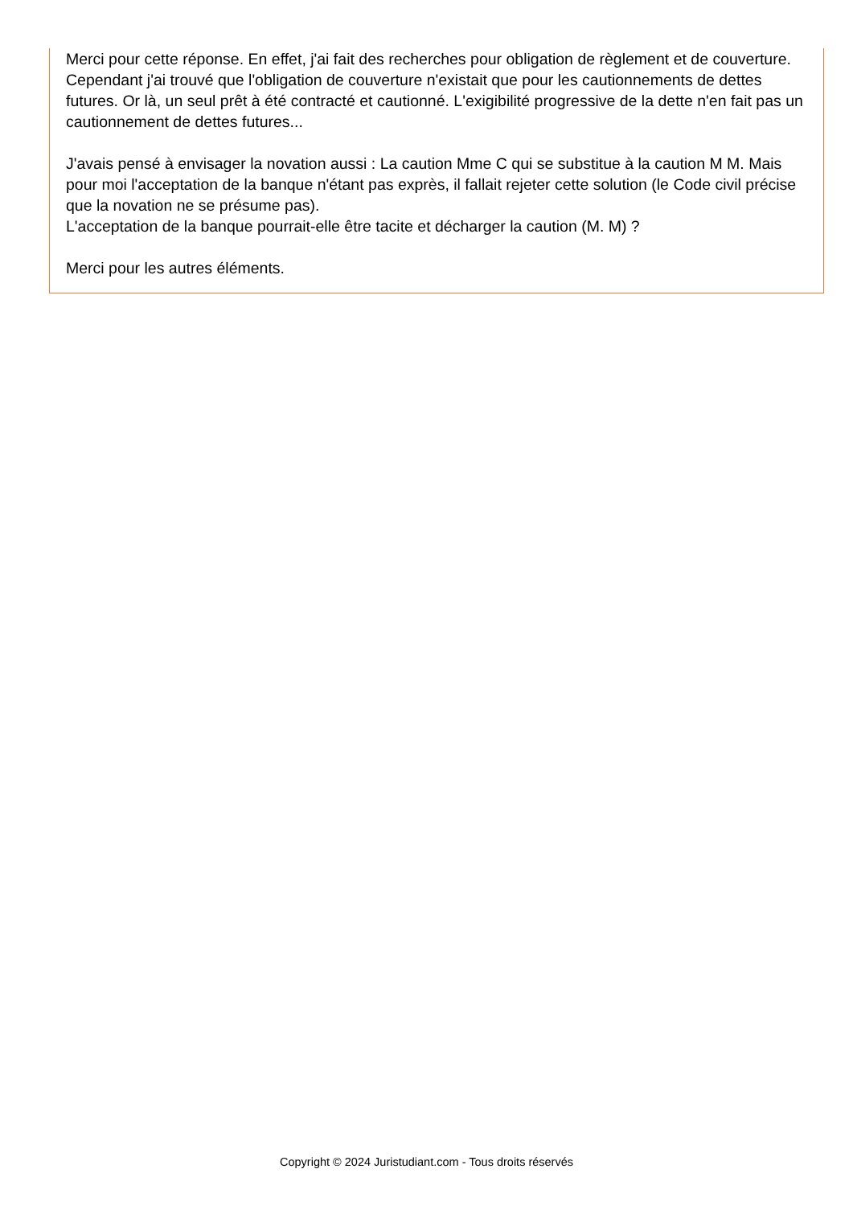Merci pour cette réponse. En effet, j'ai fait des recherches pour obligation de règlement et de couverture. Cependant j'ai trouvé que l'obligation de couverture n'existait que pour les cautionnements de dettes futures. Or là, un seul prêt à été contracté et cautionné. L'exigibilité progressive de la dette n'en fait pas un cautionnement de dettes futures...
J'avais pensé à envisager la novation aussi : La caution Mme C qui se substitue à la caution M M. Mais pour moi l'acceptation de la banque n'étant pas exprès, il fallait rejeter cette solution (le Code civil précise que la novation ne se présume pas).
L'acceptation de la banque pourrait-elle être tacite et décharger la caution (M. M) ?
Merci pour les autres éléments.
Copyright © 2024 Juristudiant.com - Tous droits réservés